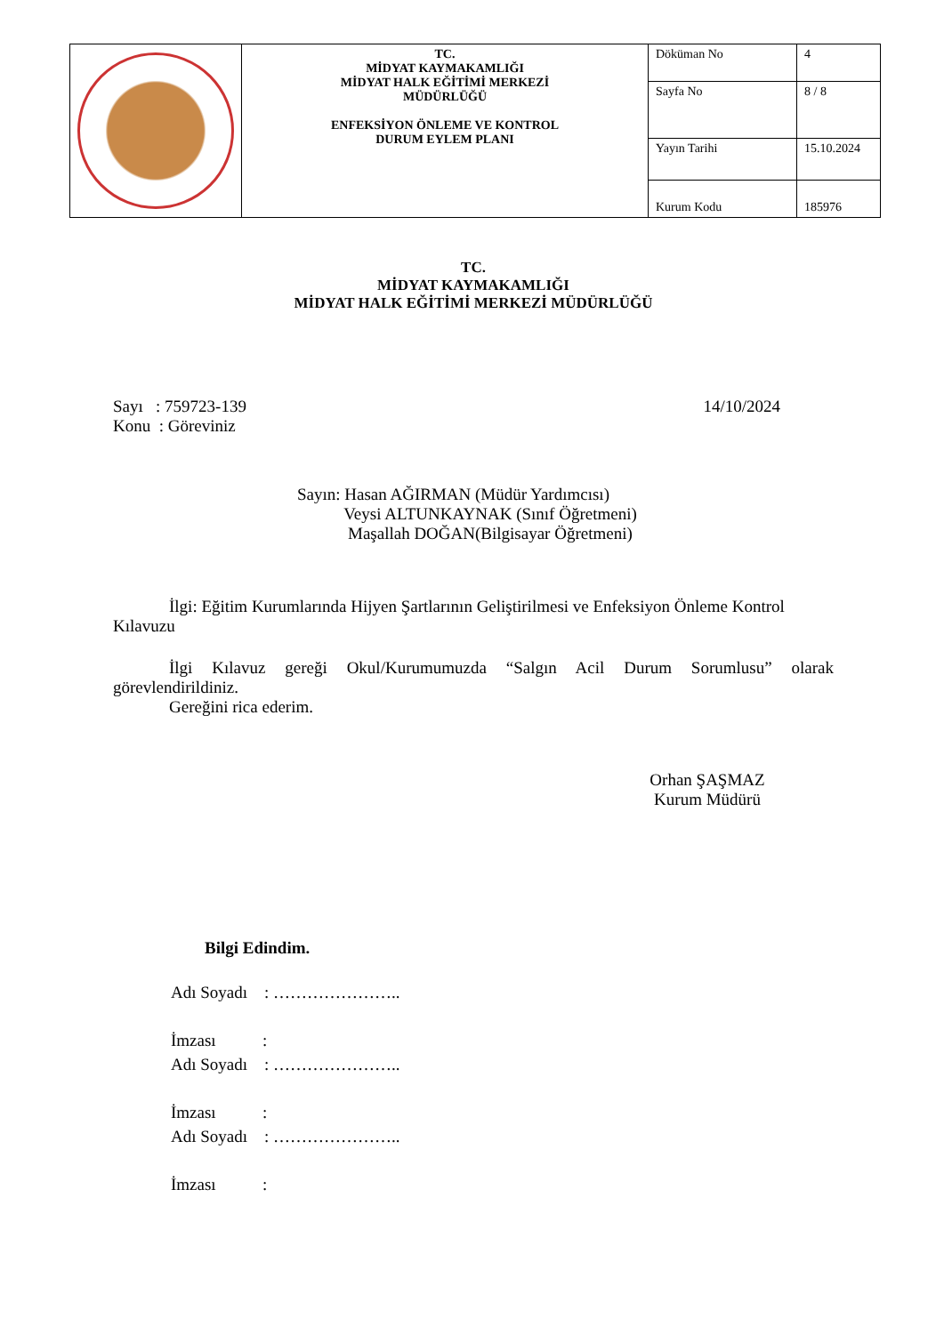| | TC. MİDYAT KAYMAKAMLIĞI MİDYAT HALK EĞİTİMİ MERKEZİ MÜDÜRLÜĞÜ ENFEKSİYON ÖNLEME VE KONTROL DURUM EYLEM PLANI | Döküman No | 4 |
| | | Sayfa No | 8 / 8 |
| | | Yayın Tarihi | 15.10.2024 |
| | | Kurum Kodu | 185976 |
TC.
MİDYAT KAYMAKAMLIĞI
MİDYAT HALK EĞİTİMİ MERKEZİ MÜDÜRLÜĞÜ
Sayı : 759723-139 14/10/2024
Konu : Göreviniz
Sayın: Hasan AĞIRMAN (Müdür Yardımcısı)
Veysi ALTUNKAYNAK (Sınıf Öğretmeni)
Maşallah DOĞAN(Bilgisayar Öğretmeni)
İlgi: Eğitim Kurumlarında Hijyen Şartlarının Geliştirilmesi ve Enfeksiyon Önleme Kontrol Kılavuzu
İlgi Kılavuz gereği Okul/Kurumumuzda “Salgın Acil Durum Sorumlusu” olarak görevlendirildiniz.
Gereğini rica ederim.
Orhan ŞAŞMAZ
Kurum Müdürü
Bilgi Edindim.
Adı Soyadı : …………………..
İmzası :
Adı Soyadı : …………………..
İmzası :
Adı Soyadı : …………………..
İmzası :